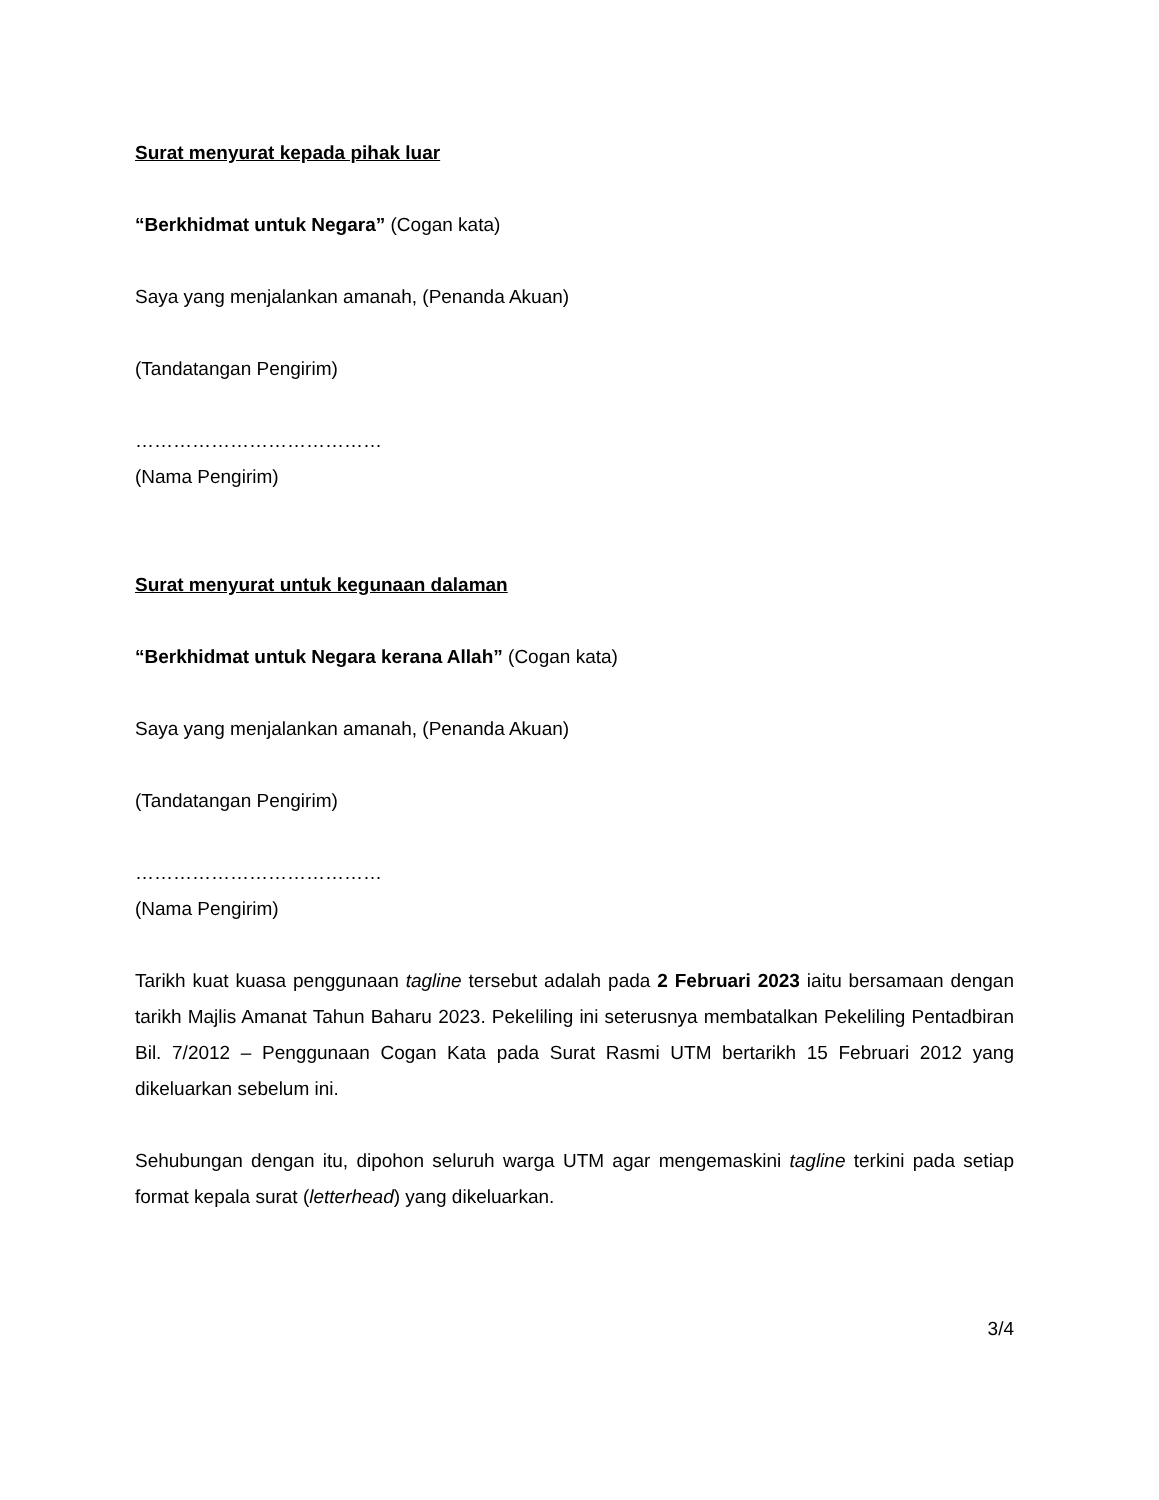Surat menyurat kepada pihak luar
“Berkhidmat untuk Negara” (Cogan kata)
Saya yang menjalankan amanah, (Penanda Akuan)
(Tandatangan Pengirim)
…………………………………
(Nama Pengirim)
Surat menyurat untuk kegunaan dalaman
“Berkhidmat untuk Negara kerana Allah” (Cogan kata)
Saya yang menjalankan amanah, (Penanda Akuan)
(Tandatangan Pengirim)
…………………………………
(Nama Pengirim)
Tarikh kuat kuasa penggunaan tagline tersebut adalah pada 2 Februari 2023 iaitu bersamaan dengan tarikh Majlis Amanat Tahun Baharu 2023. Pekeliling ini seterusnya membatalkan Pekeliling Pentadbiran Bil. 7/2012 – Penggunaan Cogan Kata pada Surat Rasmi UTM bertarikh 15 Februari 2012 yang dikeluarkan sebelum ini.
Sehubungan dengan itu, dipohon seluruh warga UTM agar mengemaskini tagline terkini pada setiap format kepala surat (letterhead) yang dikeluarkan.
3/4